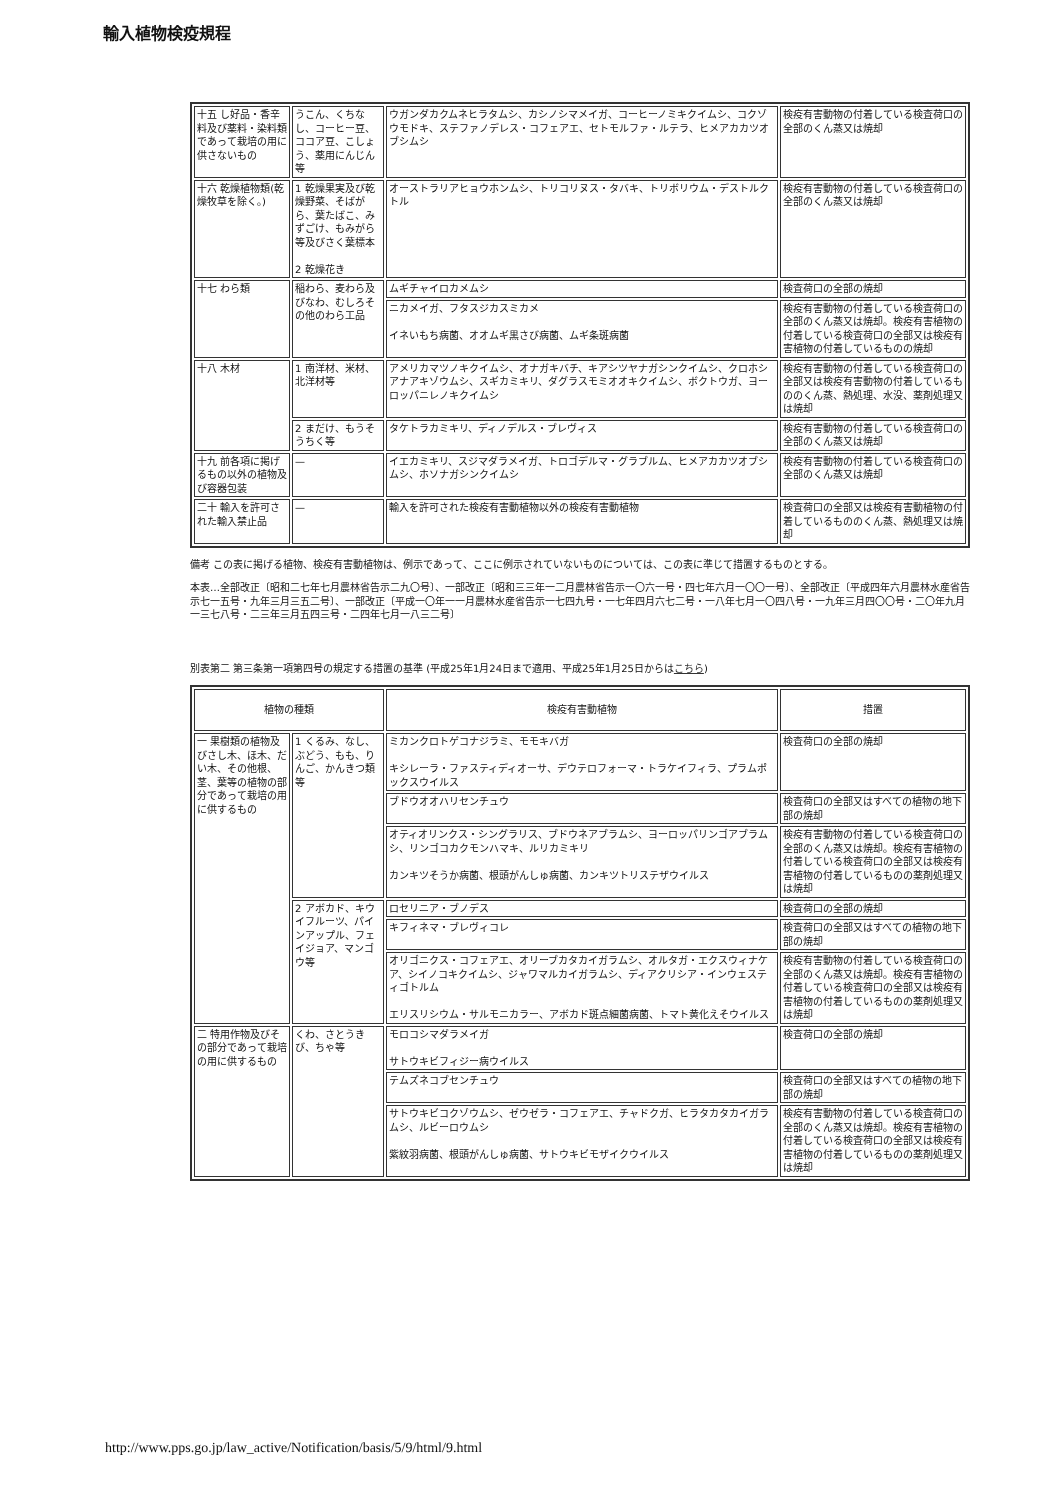輸入植物検疫規程
| 十五 し好品・香辛料及び薬料・染料類であって栽培の用に供さないもの | うこん、くちなし、コーヒー豆、ココア豆、こしょう、薬用にんじん等 | ウガンダカクムネヒラタムシ、カシノシマメイガ、コーヒーノミキクイムシ、コクゾウモドキ、ステファノデレス・コフェアエ、セトモルファ・ルテラ、ヒメアカカツオブシムシ | 検疫有害動物の付着している検査荷口の全部のくん蒸又は焼却 |
| 十六 乾燥植物類(乾燥牧草を除く。) | 1 乾燥果実及び乾燥野菜、そばがら、葉たばこ、みずごけ、もみがら等及びさく葉標本 2 乾燥花き | オーストラリアヒョウホンムシ、トリコリヌス・タバキ、トリボリウム・デストルクトル | 検疫有害動物の付着している検査荷口の全部のくん蒸又は焼却 |
| 十七 わら類 | 稲わら、麦わら及びなわ、むしろその他のわら工品 | ムギチャイロカメムシ | 検査荷口の全部の焼却 |
| | | ニカメイガ、フタスジカスミカメ イネいもち病菌、オオムギ黒さび病菌、ムギ条斑病菌 | 検疫有害動物の付着している検査荷口の全部のくん蒸又は焼却。検疫有害植物の付着している検査荷口の全部又は検疫有害植物の付着しているものの焼却 |
| 十八 木材 | 1 南洋材、米材、北洋材等 | アメリカマツノキクイムシ、オナガキバチ、キアシツヤナガシンクイムシ、クロホシアナアキゾウムシ、スギカミキリ、ダグラスモミオオキクイムシ、ボクトウガ、ヨーロッパニレノキクイムシ | 検疫有害動物の付着している検査荷口の全部又は検疫有害動物の付着しているもののくん蒸、熱処理、水没、薬剤処理又は焼却 |
| | 2 まだけ、もうそうちく等 | タケトラカミキリ、ディノデルス・ブレヴィス | 検疫有害動物の付着している検査荷口の全部のくん蒸又は焼却 |
| 十九 前各項に掲げるもの以外の植物及び容器包装 | — | イエカミキリ、スジマダラメイガ、トロゴデルマ・グラブルム、ヒメアカカツオブシムシ、ホソナガシンクイムシ | 検疫有害動物の付着している検査荷口の全部のくん蒸又は焼却 |
| 二十 輸入を許可された輸入禁止品 | — | 輸入を許可された検疫有害動植物以外の検疫有害動植物 | 検査荷口の全部又は検疫有害動植物の付着しているもののくん蒸、熱処理又は焼却 |
備考 この表に掲げる植物、検疫有害動植物は、例示であって、ここに例示されていないものについては、この表に準じて措置するものとする。
本表…全部改正〔昭和二七年七月農林省告示二九〇号〕、一部改正〔昭和三三年一二月農林省告示一〇六一号・四七年六月一〇〇一号〕、全部改正〔平成四年六月農林水産省告示七一五号・九年三月三五二号〕、一部改正〔平成一〇年一一月農林水産省告示一七四九号・一七年四月六七二号・一八年七月一〇四八号・一九年三月四〇〇号・二〇年九月一三七八号・二三年三月五四三号・二四年七月一八三二号〕
別表第二 第三条第一項第四号の規定する措置の基準 (平成25年1月24日まで適用、平成25年1月25日からはこちら)
| 植物の種類 | | 検疫有害動植物 | 措置 |
| --- | --- | --- | --- |
| 一 果樹類の植物及びさし木、ほ木、だい木、その他根、茎、葉等の植物の部分であって栽培の用に供するもの | 1 くるみ、なし、ぶどう、もも、りんご、かんきつ類等 | ミカンクロトゲコナジラミ、モモキバガ キシレーラ・ファスティディオーサ、デウテロフォーマ・トラケイフィラ、プラムポックスウイルス | 検査荷口の全部の焼却 |
| | | ブドウオオハリセンチュウ | 検査荷口の全部又はすべての植物の地下部の焼却 |
| | | オティオリンクス・シングラリス、ブドウネアブラムシ、ヨーロッパリンゴアブラムシ、リンゴコカクモンハマキ、ルリカミキリ カンキツそうか病菌、根頭がんしゅ病菌、カンキツトリステザウイルス | 検疫有害動物の付着している検査荷口の全部のくん蒸又は焼却。検疫有害植物の付着している検査荷口の全部又は検疫有害植物の付着しているものの薬剤処理又は焼却 |
| | 2 アボカド、キウイフルーツ、パイ ンアップル、フェ イジョア、マンゴ ウ等 | ロセリニア・ブノデス | 検査荷口の全部の焼却 |
| | | キフィネマ・ブレヴィコレ | 検査荷口の全部又はすべての植物の地下部の焼却 |
| | | オリゴニクス・コフェアエ、オリーブカタカイガラムシ、オルタガ・エクスウィナケア、シイノコキクイムシ、ジャワマルカイガラムシ、ディアクリシア・インウェスティゴトルム エリスリシウム・サルモニカラー、アボカド斑点細菌病菌、トマト黄化えそウイルス | 検疫有害動物の付着している検査荷口の全部のくん蒸又は焼却。検疫有害植物の付着している検査荷口の全部又は検疫有害植物の付着しているものの薬剤処理又は焼却 |
| 二 特用作物及びその部分であって栽培の用に供するもの | くわ、さとうきび、ちゃ等 | モロコシマダラメイガ サトウキビフィジー病ウイルス | 検査荷口の全部の焼却 |
| | | テムズネコブセンチュウ | 検査荷口の全部又はすべての植物の地下部の焼却 |
| | | サトウキビコクゾウムシ、ゼウゼラ・コフェアエ、チャドクガ、ヒラタカタカイガラムシ、ルビーロウムシ 紫紋羽病菌、根頭がんしゅ病菌、サトウキビモザイクウイルス | 検疫有害動物の付着している検査荷口の全部のくん蒸又は焼却。検疫有害植物の付着している検査荷口の全部又は検疫有害植物の付着しているものの薬剤処理又は焼却 |
http://www.pps.go.jp/law_active/Notification/basis/5/9/html/9.html